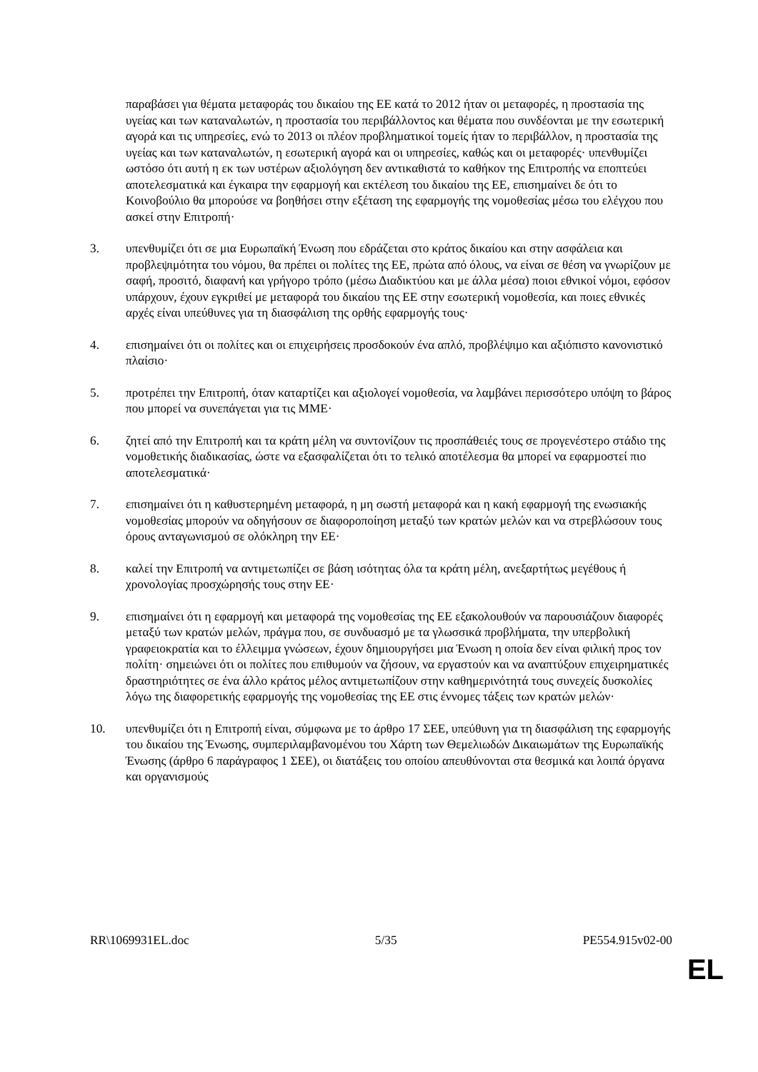παραβάσει για θέματα μεταφοράς του δικαίου της ΕΕ κατά το 2012 ήταν οι μεταφορές, η προστασία της υγείας και των καταναλωτών, η προστασία του περιβάλλοντος και θέματα που συνδέονται με την εσωτερική αγορά και τις υπηρεσίες, ενώ το 2013 οι πλέον προβληματικοί τομείς ήταν το περιβάλλον, η προστασία της υγείας και των καταναλωτών, η εσωτερική αγορά και οι υπηρεσίες, καθώς και οι μεταφορές· υπενθυμίζει ωστόσο ότι αυτή η εκ των υστέρων αξιολόγηση δεν αντικαθιστά το καθήκον της Επιτροπής να εποπτεύει αποτελεσματικά και έγκαιρα την εφαρμογή και εκτέλεση του δικαίου της ΕΕ, επισημαίνει δε ότι το Κοινοβούλιο θα μπορούσε να βοηθήσει στην εξέταση της εφαρμογής της νομοθεσίας μέσω του ελέγχου που ασκεί στην Επιτροπή·
3. υπενθυμίζει ότι σε μια Ευρωπαϊκή Ένωση που εδράζεται στο κράτος δικαίου και στην ασφάλεια και προβλεψιμότητα του νόμου, θα πρέπει οι πολίτες της ΕΕ, πρώτα από όλους, να είναι σε θέση να γνωρίζουν με σαφή, προσιτό, διαφανή και γρήγορο τρόπο (μέσω Διαδικτύου και με άλλα μέσα) ποιοι εθνικοί νόμοι, εφόσον υπάρχουν, έχουν εγκριθεί με μεταφορά του δικαίου της ΕΕ στην εσωτερική νομοθεσία, και ποιες εθνικές αρχές είναι υπεύθυνες για τη διασφάλιση της ορθής εφαρμογής τους·
4. επισημαίνει ότι οι πολίτες και οι επιχειρήσεις προσδοκούν ένα απλό, προβλέψιμο και αξιόπιστο κανονιστικό πλαίσιο·
5. προτρέπει την Επιτροπή, όταν καταρτίζει και αξιολογεί νομοθεσία, να λαμβάνει περισσότερο υπόψη το βάρος που μπορεί να συνεπάγεται για τις ΜΜΕ·
6. ζητεί από την Επιτροπή και τα κράτη μέλη να συντονίζουν τις προσπάθειές τους σε προγενέστερο στάδιο της νομοθετικής διαδικασίας, ώστε να εξασφαλίζεται ότι το τελικό αποτέλεσμα θα μπορεί να εφαρμοστεί πιο αποτελεσματικά·
7. επισημαίνει ότι η καθυστερημένη μεταφορά, η μη σωστή μεταφορά και η κακή εφαρμογή της ενωσιακής νομοθεσίας μπορούν να οδηγήσουν σε διαφοροποίηση μεταξύ των κρατών μελών και να στρεβλώσουν τους όρους ανταγωνισμού σε ολόκληρη την ΕΕ·
8. καλεί την Επιτροπή να αντιμετωπίζει σε βάση ισότητας όλα τα κράτη μέλη, ανεξαρτήτως μεγέθους ή χρονολογίας προσχώρησής τους στην ΕΕ·
9. επισημαίνει ότι η εφαρμογή και μεταφορά της νομοθεσίας της ΕΕ εξακολουθούν να παρουσιάζουν διαφορές μεταξύ των κρατών μελών, πράγμα που, σε συνδυασμό με τα γλωσσικά προβλήματα, την υπερβολική γραφειοκρατία και το έλλειμμα γνώσεων, έχουν δημιουργήσει μια Ένωση η οποία δεν είναι φιλική προς τον πολίτη· σημειώνει ότι οι πολίτες που επιθυμούν να ζήσουν, να εργαστούν και να αναπτύξουν επιχειρηματικές δραστηριότητες σε ένα άλλο κράτος μέλος αντιμετωπίζουν στην καθημερινότητά τους συνεχείς δυσκολίες λόγω της διαφορετικής εφαρμογής της νομοθεσίας της ΕΕ στις έννομες τάξεις των κρατών μελών·
10. υπενθυμίζει ότι η Επιτροπή είναι, σύμφωνα με το άρθρο 17 ΣΕΕ, υπεύθυνη για τη διασφάλιση της εφαρμογής του δικαίου της Ένωσης, συμπεριλαμβανομένου του Χάρτη των Θεμελιωδών Δικαιωμάτων της Ευρωπαϊκής Ένωσης (άρθρο 6 παράγραφος 1 ΣΕΕ), οι διατάξεις του οποίου απευθύνονται στα θεσμικά και λοιπά όργανα και οργανισμούς
RR\1069931EL.doc 5/35 PE554.915v02-00
EL